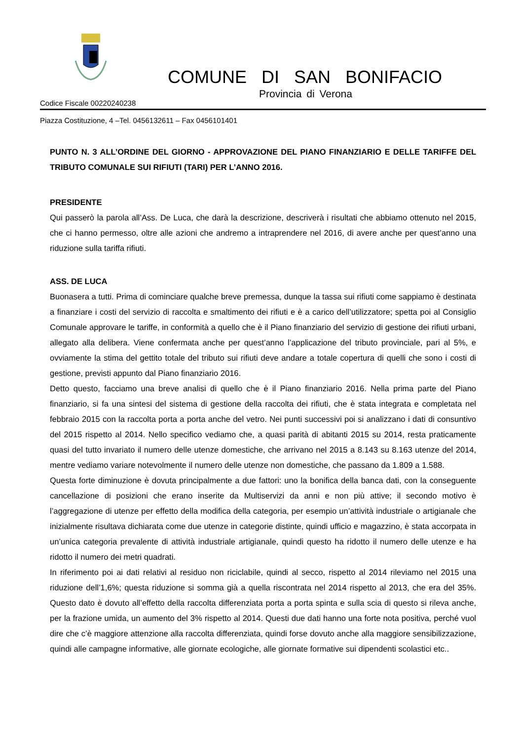COMUNE DI SAN BONIFACIO
Provincia di Verona
Codice Fiscale 00220240238
Piazza Costituzione, 4 –Tel. 0456132611 – Fax 0456101401
PUNTO N. 3 ALL’ORDINE DEL GIORNO - APPROVAZIONE DEL PIANO FINANZIARIO E DELLE TARIFFE DEL TRIBUTO COMUNALE SUI RIFIUTI (TARI) PER L’ANNO 2016.
PRESIDENTE
Qui passerò la parola all’Ass. De Luca, che darà la descrizione, descriverà i risultati che abbiamo ottenuto nel 2015, che ci hanno permesso, oltre alle azioni che andremo a intraprendere nel 2016, di avere anche per quest’anno una riduzione sulla tariffa rifiuti.
ASS. DE LUCA
Buonasera a tutti. Prima di cominciare qualche breve premessa, dunque la tassa sui rifiuti come sappiamo è destinata a finanziare i costi del servizio di raccolta e smaltimento dei rifiuti e è a carico dell’utilizzatore; spetta poi al Consiglio Comunale approvare le tariffe, in conformità a quello che è il Piano finanziario del servizio di gestione dei rifiuti urbani, allegato alla delibera. Viene confermata anche per quest’anno l’applicazione del tributo provinciale, pari al 5%, e ovviamente la stima del gettito totale del tributo sui rifiuti deve andare a totale copertura di quelli che sono i costi di gestione, previsti appunto dal Piano finanziario 2016.
Detto questo, facciamo una breve analisi di quello che è il Piano finanziario 2016. Nella prima parte del Piano finanziario, si fa una sintesi del sistema di gestione della raccolta dei rifiuti, che è stata integrata e completata nel febbraio 2015 con la raccolta porta a porta anche del vetro. Nei punti successivi poi si analizzano i dati di consuntivo del 2015 rispetto al 2014. Nello specifico vediamo che, a quasi parità di abitanti 2015 su 2014, resta praticamente quasi del tutto invariato il numero delle utenze domestiche, che arrivano nel 2015 a 8.143 su 8.163 utenze del 2014, mentre vediamo variare notevolmente il numero delle utenze non domestiche, che passano da 1.809 a 1.588.
Questa forte diminuzione è dovuta principalmente a due fattori: uno la bonifica della banca dati, con la conseguente cancellazione di posizioni che erano inserite da Multiservizi da anni e non più attive; il secondo motivo è l’aggregazione di utenze per effetto della modifica della categoria, per esempio un’attività industriale o artigianale che inizialmente risultava dichiarata come due utenze in categorie distinte, quindi ufficio e magazzino, è stata accorpata in un’unica categoria prevalente di attività industriale artigianale, quindi questo ha ridotto il numero delle utenze e ha ridotto il numero dei metri quadrati.
In riferimento poi ai dati relativi al residuo non riciclabile, quindi al secco, rispetto al 2014 rileviamo nel 2015 una riduzione dell’1,6%; questa riduzione si somma già a quella riscontrata nel 2014 rispetto al 2013, che era del 35%. Questo dato è dovuto all’effetto della raccolta differenziata porta a porta spinta e sulla scia di questo si rileva anche, per la frazione umida, un aumento del 3% rispetto al 2014. Questi due dati hanno una forte nota positiva, perché vuol dire che c’è maggiore attenzione alla raccolta differenziata, quindi forse dovuto anche alla maggiore sensibilizzazione, quindi alle campagne informative, alle giornate ecologiche, alle giornate formative sui dipendenti scolastici etc..